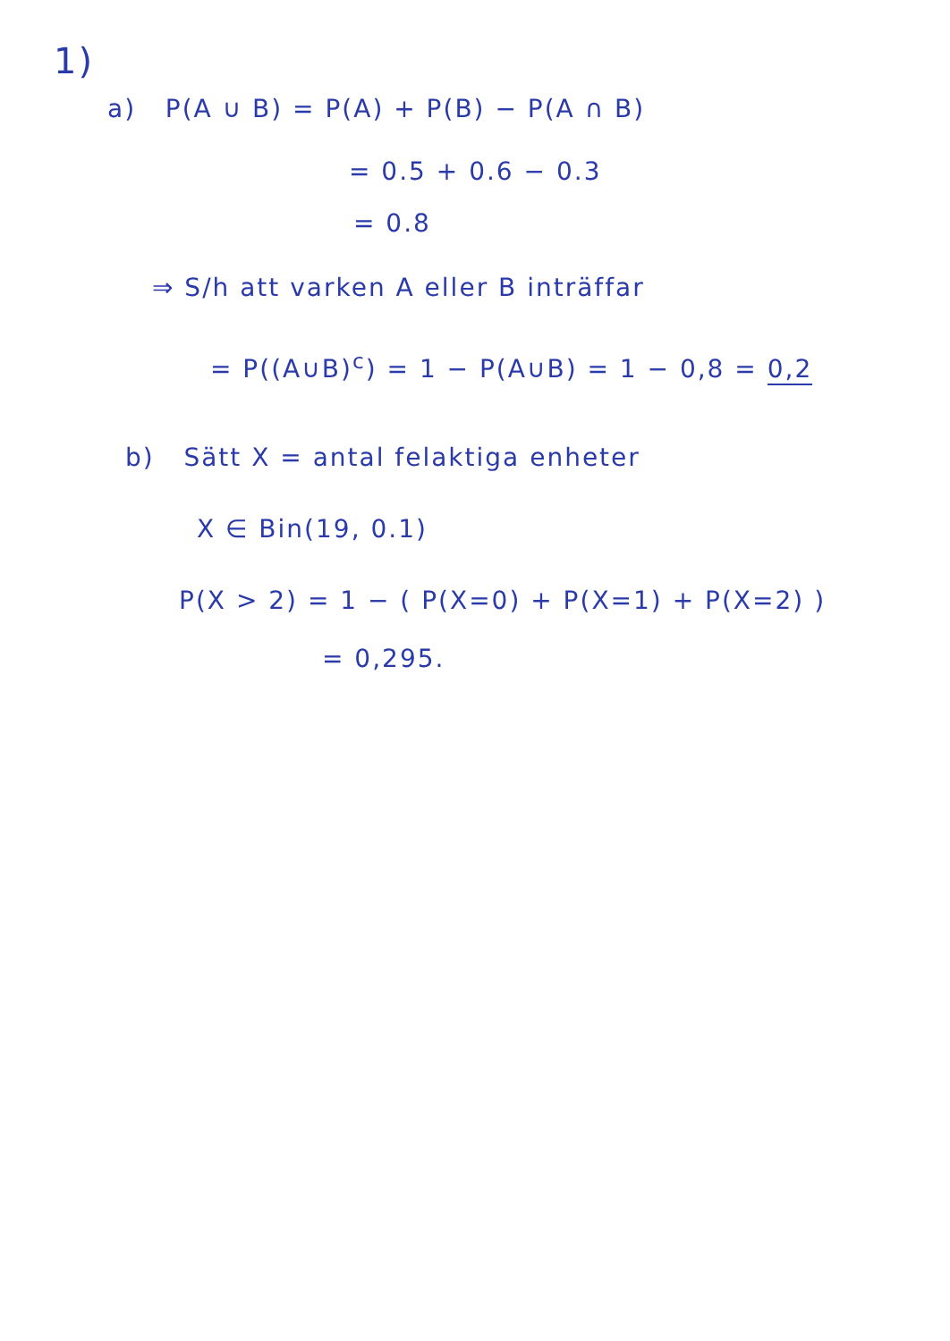1)
a) P(A ∪ B) = P(A) + P(B) − P(A ∩ B)
= 0.5 + 0.6 − 0.3
= 0.8
⇒ S/h att varken A eller B inträffar
= P((A∪B)<sup>c</sup>) = 1 − P(A∪B) = 1 − 0,8 = 0,2
b) Sätt X = antal felaktiga enheter
X ∈ Bin(19, 0.1)
P(X > 2) = 1 − ( P(X=0) + P(X=1) + P(X=2) )
= 0,295.